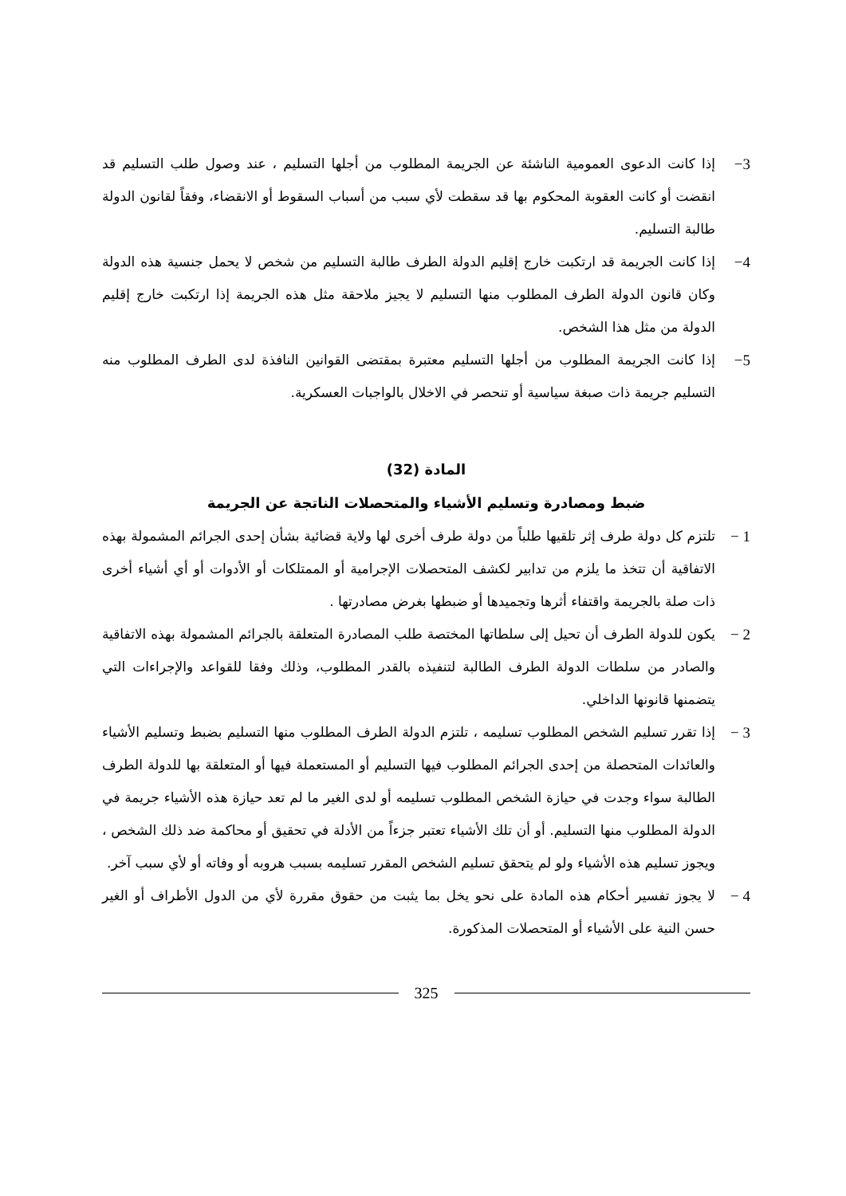3− إذا كانت الدعوى العمومية الناشئة عن الجريمة المطلوب من أجلها التسليم ، عند وصول طلب التسليم قد انقضت أو كانت العقوبة المحكوم بها قد سقطت لأي سبب من أسباب السقوط أو الانقضاء، وفقاً لقانون الدولة طالبة التسليم.
4− إذا كانت الجريمة قد ارتكبت خارج إقليم الدولة الطرف طالبة التسليم من شخص لا يحمل جنسية هذه الدولة وكان قانون الدولة الطرف المطلوب منها التسليم لا يجيز ملاحقة مثل هذه الجريمة إذا ارتكبت خارج إقليم الدولة من مثل هذا الشخص.
5− إذا كانت الجريمة المطلوب من أجلها التسليم معتبرة بمقتضى القوانين النافذة لدى الطرف المطلوب منه التسليم جريمة ذات صبغة سياسية أو تنحصر في الاخلال بالواجبات العسكرية.
المادة (32)
ضبط ومصادرة وتسليم الأشياء والمتحصلات الناتجة عن الجريمة
1 − تلتزم كل دولة طرف إثر تلقيها طلباً من دولة طرف أخرى لها ولاية قضائية بشأن إحدى الجرائم المشمولة بهذه الاتفاقية أن تتخذ ما يلزم من تدابير لكشف المتحصلات الإجرامية أو الممتلكات أو الأدوات أو أي أشياء أخرى ذات صلة بالجريمة واقتفاء أثرها وتجميدها أو ضبطها بغرض مصادرتها .
2 − يكون للدولة الطرف أن تحيل إلى سلطاتها المختصة طلب المصادرة المتعلقة بالجرائم المشمولة بهذه الاتفاقية والصادر من سلطات الدولة الطرف الطالبة لتنفيذه بالقدر المطلوب، وذلك وفقا للقواعد والإجراءات التي يتضمنها قانونها الداخلي.
3 − إذا تقرر تسليم الشخص المطلوب تسليمه ، تلتزم الدولة الطرف المطلوب منها التسليم بضبط وتسليم الأشياء والعائدات المتحصلة من إحدى الجرائم المطلوب فيها التسليم أو المستعملة فيها أو المتعلقة بها للدولة الطرف الطالبة سواء وجدت في حيازة الشخص المطلوب تسليمه أو لدى الغير ما لم تعد حيازة هذه الأشياء جريمة في الدولة المطلوب منها التسليم. أو أن تلك الأشياء تعتبر جزءاً من الأدلة في تحقيق أو محاكمة ضد ذلك الشخص ، ويجوز تسليم هذه الأشياء ولو لم يتحقق تسليم الشخص المقرر تسليمه بسبب هروبه أو وفاته أو لأي سبب آخر.
4 − لا يجوز تفسير أحكام هذه المادة على نحو يخل بما يثبت من حقوق مقررة لأي من الدول الأطراف أو الغير حسن النية على الأشياء أو المتحصلات المذكورة.
325